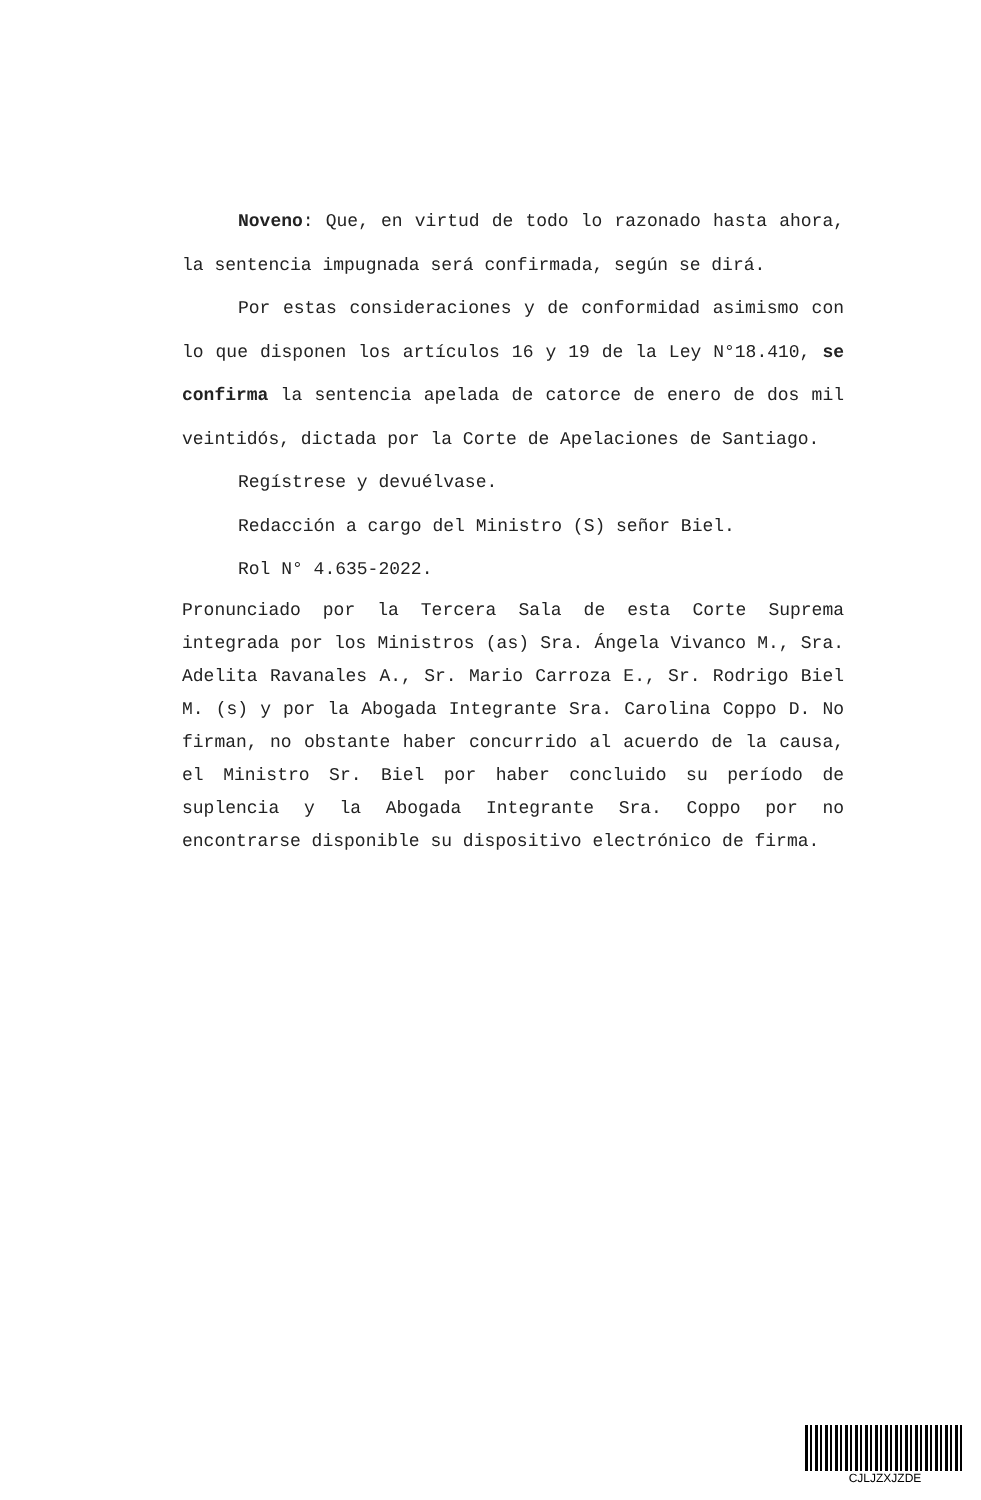Noveno: Que, en virtud de todo lo razonado hasta ahora, la sentencia impugnada será confirmada, según se dirá.
Por estas consideraciones y de conformidad asimismo con lo que disponen los artículos 16 y 19 de la Ley N°18.410, se confirma la sentencia apelada de catorce de enero de dos mil veintidós, dictada por la Corte de Apelaciones de Santiago.
Regístrese y devuélvase.
Redacción a cargo del Ministro (S) señor Biel.
Rol N° 4.635-2022.
Pronunciado por la Tercera Sala de esta Corte Suprema integrada por los Ministros (as) Sra. Ángela Vivanco M., Sra. Adelita Ravanales A., Sr. Mario Carroza E., Sr. Rodrigo Biel M. (s) y por la Abogada Integrante Sra. Carolina Coppo D. No firman, no obstante haber concurrido al acuerdo de la causa, el Ministro Sr. Biel por haber concluido su período de suplencia y la Abogada Integrante Sra. Coppo por no encontrarse disponible su dispositivo electrónico de firma.
CJLJZXJZDE